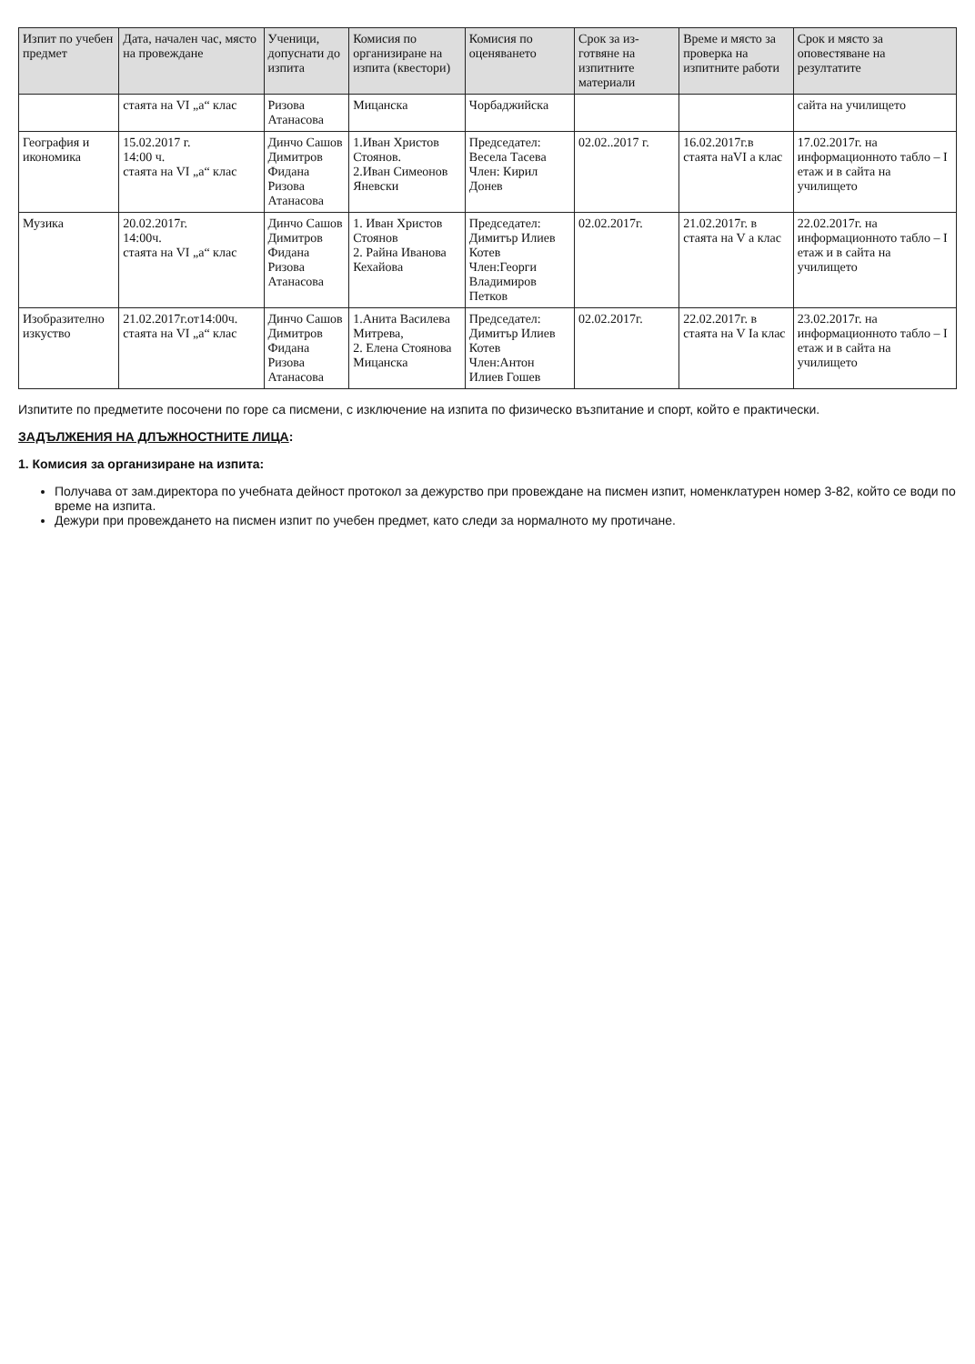| Изпит по учебен предмет | Дата, начален час, място на провеждане | Ученици, допуснати до изпита | Комисия по организиране на изпита (квестори) | Комисия по оценяването | Срок за из-готвяне на изпитните материали | Време и място за проверка на изпитните работи | Срок и място за оповестяване на резултатите |
| --- | --- | --- | --- | --- | --- | --- | --- |
| | стаята на VI „а“ клас | Ризова Атанасова | Мицанска | Чорбаджийска | | | сайта на училището |
| География и икономика | 15.02.2017 г. 14:00 ч. стаята на VI „а“ клас | Динчо Сашов Димитров Фидана Ризова Атанасова | 1.Иван Христов Стоянов. 2.Иван Симеонов Яневски | Председател: Весела Тасева Член: Кирил Донев | 02.02..2017 г. | 16.02.2017г.в стаята наVI а клас | 17.02.2017г. на информационното табло – I етаж и в сайта на училището |
| Музика | 20.02.2017г. 14:00ч. стаята на VI „а“ клас | Динчо Сашов Димитров Фидана Ризова Атанасова | 1. Иван Христов Стоянов 2. Райна Иванова Кехайова | Председател: Димитър Илиев Котев Член:Георги Владимиров Петков | 02.02.2017г. | 21.02.2017г. в стаята на V а клас | 22.02.2017г. на информационното табло – I етаж и в сайта на училището |
| Изобразително изкуство | 21.02.2017г.от14:00ч. стаята на VI „а“ клас | Динчо Сашов Димитров Фидана Ризова Атанасова | 1.Анита Василева Митрева, 2. Елена Стоянова Мицанска | Председател: Димитър Илиев Котев Член:Антон Илиев Гошев | 02.02.2017г. | 22.02.2017г. в стаята на V Iа клас | 23.02.2017г. на информационното табло – I етаж и в сайта на училището |
Изпитите по предметите посочени по горе са писмени, с изключение на изпита по физическо възпитание и спорт, който е практически.
ЗАДЪЛЖЕНИЯ НА ДЛЪЖНОСТНИТЕ ЛИЦА:
1. Комисия за организиране на изпита:
Получава от зам.директора по учебната дейност протокол за дежурство при провеждане на писмен изпит, номенклатурен номер 3-82, който се води по време на изпита.
Дежури при провеждането на писмен изпит по учебен предмет, като следи за нормалното му протичане.